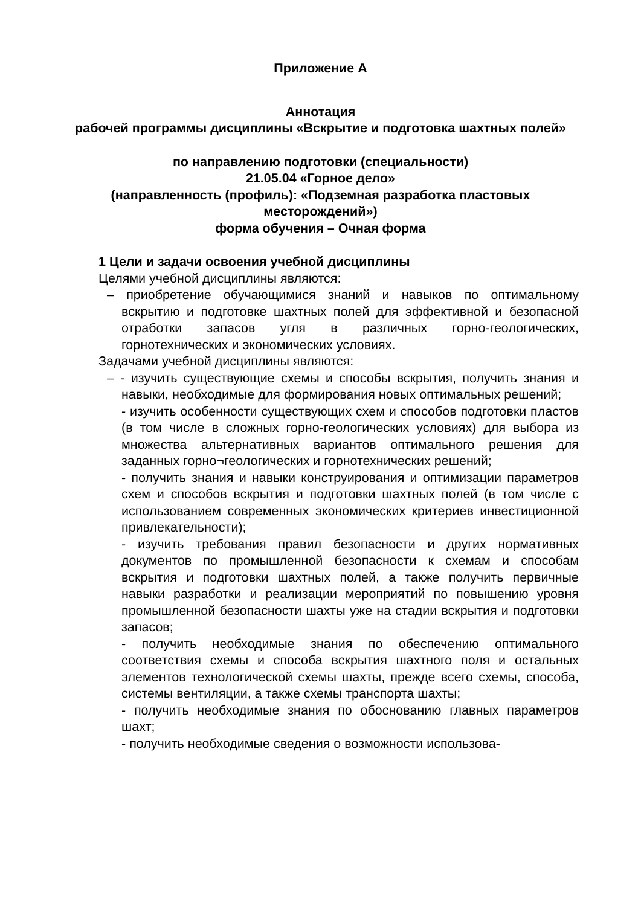Приложение А
Аннотация
рабочей программы дисциплины «Вскрытие и подготовка шахтных полей»
по направлению подготовки (специальности)
21.05.04 «Горное дело»
(направленность (профиль): «Подземная разработка пластовых месторождений»)
форма обучения – Очная форма
1 Цели и задачи освоения учебной дисциплины
Целями учебной дисциплины являются:
– приобретение обучающимися знаний и навыков по оптимальному вскрытию и подготовке шахтных полей для эффективной и безопасной отработки запасов угля в различных горно-геологических, горнотехнических и экономических условиях.
Задачами учебной дисциплины являются:
– - изучить существующие схемы и способы вскрытия, получить знания и навыки, необходимые для формирования новых оптимальных решений;
- изучить особенности существующих схем и способов подготовки пластов (в том числе в сложных горно-геологических условиях) для выбора из множества альтернативных вариантов оптимального решения для заданных горно¬геологических и горнотехнических решений;
- получить знания и навыки конструирования и оптимизации параметров схем и способов вскрытия и подготовки шахтных полей (в том числе с использованием современных экономических критериев инвестиционной привлекательности);
- изучить требования правил безопасности и других нормативных документов по промышленной безопасности к схемам и способам вскрытия и подготовки шахтных полей, а также получить первичные навыки разработки и реализации мероприятий по повышению уровня промышленной безопасности шахты уже на стадии вскрытия и подготовки запасов;
- получить необходимые знания по обеспечению оптимального соответствия схемы и способа вскрытия шахтного поля и остальных элементов технологической схемы шахты, прежде всего схемы, способа, системы вентиляции, а также схемы транспорта шахты;
- получить необходимые знания по обоснованию главных параметров шахт;
- получить необходимые сведения о возможности использова-